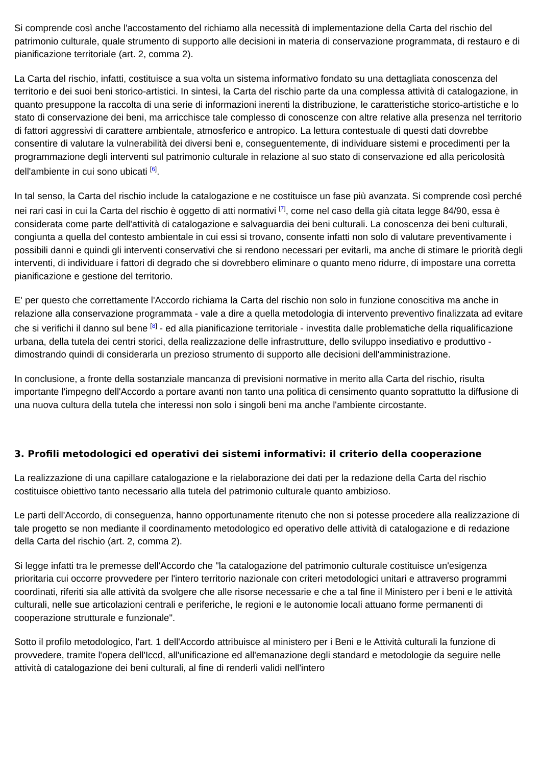Si comprende così anche l'accostamento del richiamo alla necessità di implementazione della Carta del rischio del patrimonio culturale, quale strumento di supporto alle decisioni in materia di conservazione programmata, di restauro e di pianificazione territoriale (art. 2, comma 2).
La Carta del rischio, infatti, costituisce a sua volta un sistema informativo fondato su una dettagliata conoscenza del territorio e dei suoi beni storico-artistici. In sintesi, la Carta del rischio parte da una complessa attività di catalogazione, in quanto presuppone la raccolta di una serie di informazioni inerenti la distribuzione, le caratteristiche storico-artistiche e lo stato di conservazione dei beni, ma arricchisce tale complesso di conoscenze con altre relative alla presenza nel territorio di fattori aggressivi di carattere ambientale, atmosferico e antropico. La lettura contestuale di questi dati dovrebbe consentire di valutare la vulnerabilità dei diversi beni e, conseguentemente, di individuare sistemi e procedimenti per la programmazione degli interventi sul patrimonio culturale in relazione al suo stato di conservazione ed alla pericolosità dell'ambiente in cui sono ubicati <sup>[6]</sup>.
In tal senso, la Carta del rischio include la catalogazione e ne costituisce un fase più avanzata. Si comprende così perché nei rari casi in cui la Carta del rischio è oggetto di atti normativi <sup>[7]</sup>, come nel caso della già citata legge 84/90, essa è considerata come parte dell'attività di catalogazione e salvaguardia dei beni culturali. La conoscenza dei beni culturali, congiunta a quella del contesto ambientale in cui essi si trovano, consente infatti non solo di valutare preventivamente i possibili danni e quindi gli interventi conservativi che si rendono necessari per evitarli, ma anche di stimare le priorità degli interventi, di individuare i fattori di degrado che si dovrebbero eliminare o quanto meno ridurre, di impostare una corretta pianificazione e gestione del territorio.
E' per questo che correttamente l'Accordo richiama la Carta del rischio non solo in funzione conoscitiva ma anche in relazione alla conservazione programmata - vale a dire a quella metodologia di intervento preventivo finalizzata ad evitare che si verifichi il danno sul bene <sup>[8]</sup> - ed alla pianificazione territoriale - investita dalle problematiche della riqualificazione urbana, della tutela dei centri storici, della realizzazione delle infrastrutture, dello sviluppo insediativo e produttivo - dimostrando quindi di considerarla un prezioso strumento di supporto alle decisioni dell'amministrazione.
In conclusione, a fronte della sostanziale mancanza di previsioni normative in merito alla Carta del rischio, risulta importante l'impegno dell'Accordo a portare avanti non tanto una politica di censimento quanto soprattutto la diffusione di una nuova cultura della tutela che interessi non solo i singoli beni ma anche l'ambiente circostante.
3. Profili metodologici ed operativi dei sistemi informativi: il criterio della cooperazione
La realizzazione di una capillare catalogazione e la rielaborazione dei dati per la redazione della Carta del rischio costituisce obiettivo tanto necessario alla tutela del patrimonio culturale quanto ambizioso.
Le parti dell'Accordo, di conseguenza, hanno opportunamente ritenuto che non si potesse procedere alla realizzazione di tale progetto se non mediante il coordinamento metodologico ed operativo delle attività di catalogazione e di redazione della Carta del rischio (art. 2, comma 2).
Si legge infatti tra le premesse dell'Accordo che "la catalogazione del patrimonio culturale costituisce un'esigenza prioritaria cui occorre provvedere per l'intero territorio nazionale con criteri metodologici unitari e attraverso programmi coordinati, riferiti sia alle attività da svolgere che alle risorse necessarie e che a tal fine il Ministero per i beni e le attività culturali, nelle sue articolazioni centrali e periferiche, le regioni e le autonomie locali attuano forme permanenti di cooperazione strutturale e funzionale".
Sotto il profilo metodologico, l'art. 1 dell'Accordo attribuisce al ministero per i Beni e le Attività culturali la funzione di provvedere, tramite l'opera dell'Iccd, all'unificazione ed all'emanazione degli standard e metodologie da seguire nelle attività di catalogazione dei beni culturali, al fine di renderli validi nell'intero